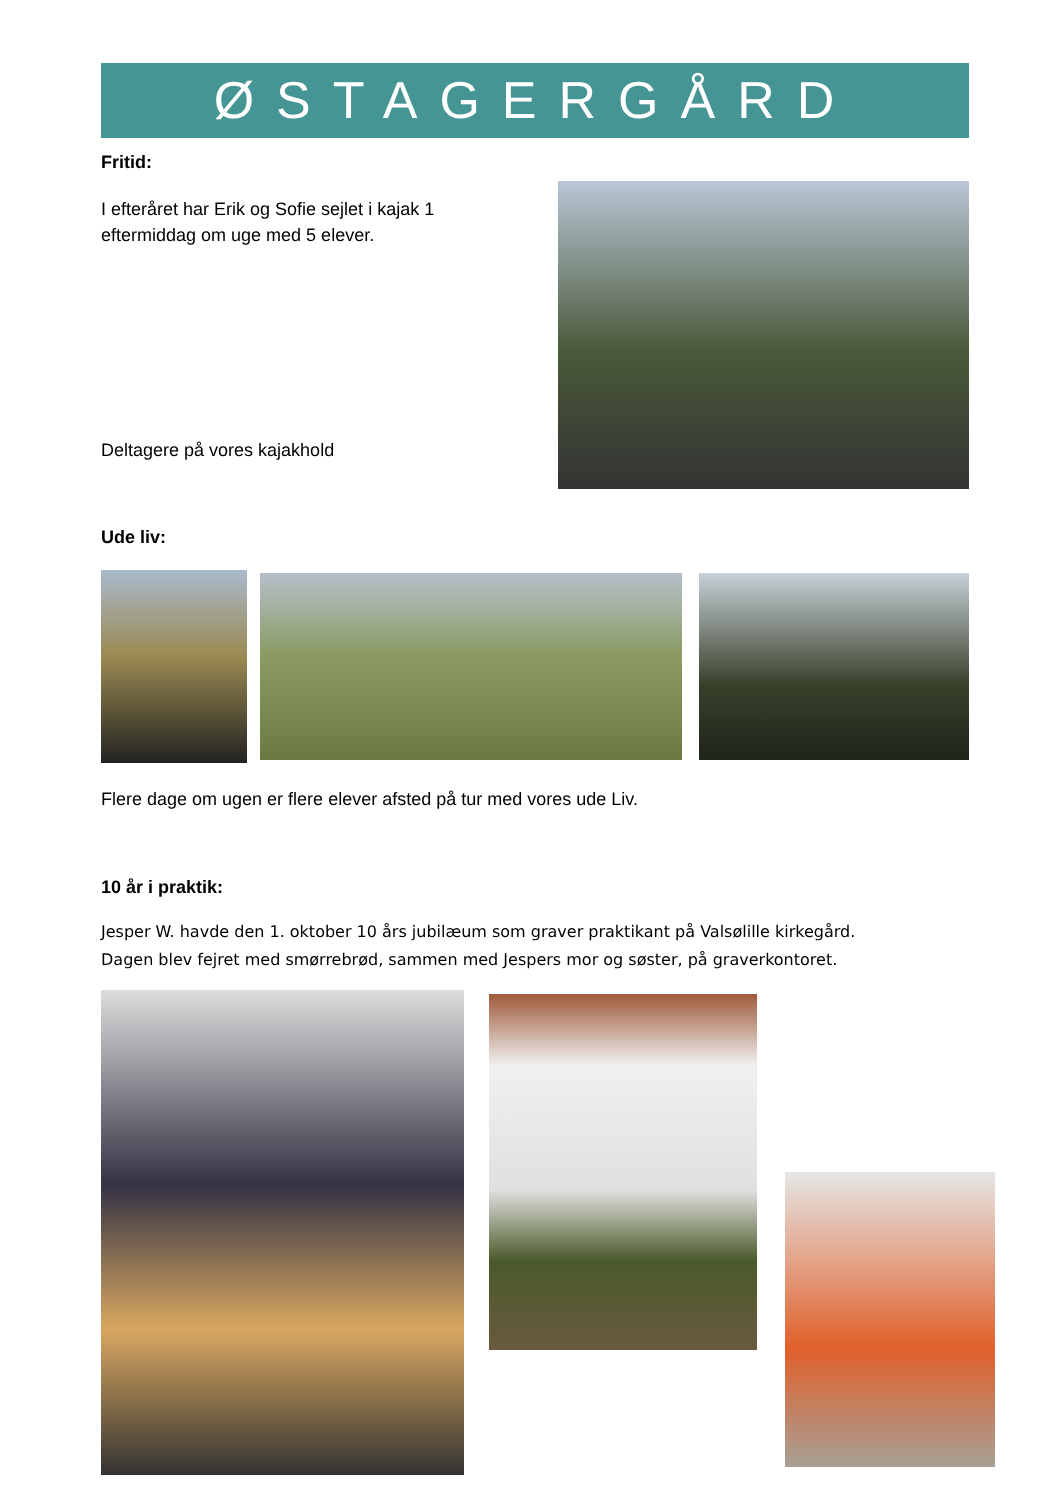ØSTAGERGÅRD
Fritid:
I efteråret har Erik og Sofie sejlet i kajak 1 eftermiddag om uge med 5 elever.
Deltagere på vores kajakhold
Ude liv:
Flere dage om ugen er flere elever afsted på tur med vores ude Liv.
10 år i praktik:
Jesper W. havde den 1. oktober 10 års jubilæum som graver praktikant på Valsølille kirkegård.
Dagen blev fejret med smørrebrød, sammen med Jespers mor og søster, på graverkontoret.